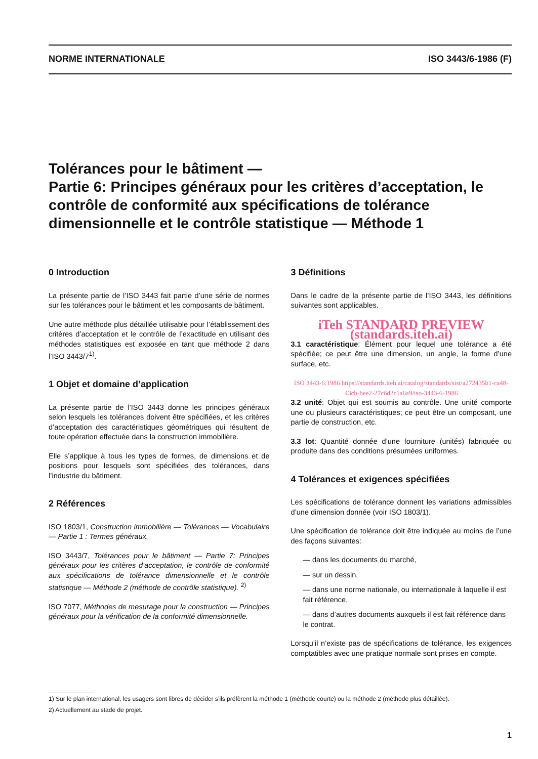NORME INTERNATIONALE ISO 3443/6-1986 (F)
Tolérances pour le bâtiment —
Partie 6: Principes généraux pour les critères d’acceptation, le contrôle de conformité aux spécifications de tolérance dimensionnelle et le contrôle statistique — Méthode 1
0 Introduction
La présente partie de l’ISO 3443 fait partie d’une série de normes sur les tolérances pour le bâtiment et les composants de bâtiment.
Une autre méthode plus détaillée utilisable pour l’établissement des critères d’acceptation et le contrôle de l’exactitude en utilisant des méthodes statistiques est exposée en tant que méthode 2 dans l’ISO 3443/7<sup>1)</sup>.
1 Objet et domaine d’application
La présente partie de l’ISO 3443 donne les principes généraux selon lesquels les tolérances doivent être spécifiées, et les critères d’acceptation des caractéristiques géométriques qui résultent de toute opération effectuée dans la construction immobilière.
Elle s’applique à tous les types de formes, de dimensions et de positions pour lesquels sont spécifiées des tolérances, dans l’industrie du bâtiment.
2 Références
ISO 1803/1, Construction immobilière — Tolérances — Vocabulaire — Partie 1 : Termes généraux.
ISO 3443/7, Tolérances pour le bâtiment — Partie 7: Principes généraux pour les critères d’acceptation, le contrôle de conformité aux spécifications de tolérance dimensionnelle et le contrôle statistique — Méthode 2 (méthode de contrôle statistique). <sup>2)</sup>
ISO 7077, Méthodes de mesurage pour la construction — Principes généraux pour la vérification de la conformité dimensionnelle.
3 Définitions
Dans le cadre de la présente partie de l’ISO 3443, les définitions suivantes sont applicables.
iTeh STANDARD PREVIEW (standards.iteh.ai)
3.1 caractéristique: Élément pour lequel une tolérance a été spécifiée; ce peut être une dimension, un angle, la forme d’une surface, etc.
ISO 3443-6:1986 https://standards.iteh.ai/catalog/standards/sist/a272435b1-ca48-43cb-bee2-27c6d2c1a6a9/iso-3443-6-1986
3.2 unité: Objet qui est soumis au contrôle. Une unité comporte une ou plusieurs caractéristiques; ce peut être un composant, une partie de construction, etc.
3.3 lot: Quantité donnée d’une fourniture (unités) fabriquée ou produite dans des conditions présumées uniformes.
4 Tolérances et exigences spécifiées
Les spécifications de tolérance donnent les variations admissibles d’une dimension donnée (voir ISO 1803/1).
Une spécification de tolérance doit être indiquée au moins de l’une des façons suivantes:
— dans les documents du marché,
— sur un dessin,
— dans une norme nationale, ou internationale à laquelle il est fait référence,
— dans d’autres documents auxquels il est fait référence dans le contrat.
Lorsqu’il n’existe pas de spécifications de tolérance, les exigences comptatibles avec une pratique normale sont prises en compte.
1) Sur le plan international, les usagers sont libres de décider s’ils préfèrent la méthode 1 (méthode courte) ou la méthode 2 (méthode plus détaillée).
2) Actuellement au stade de projet.
1